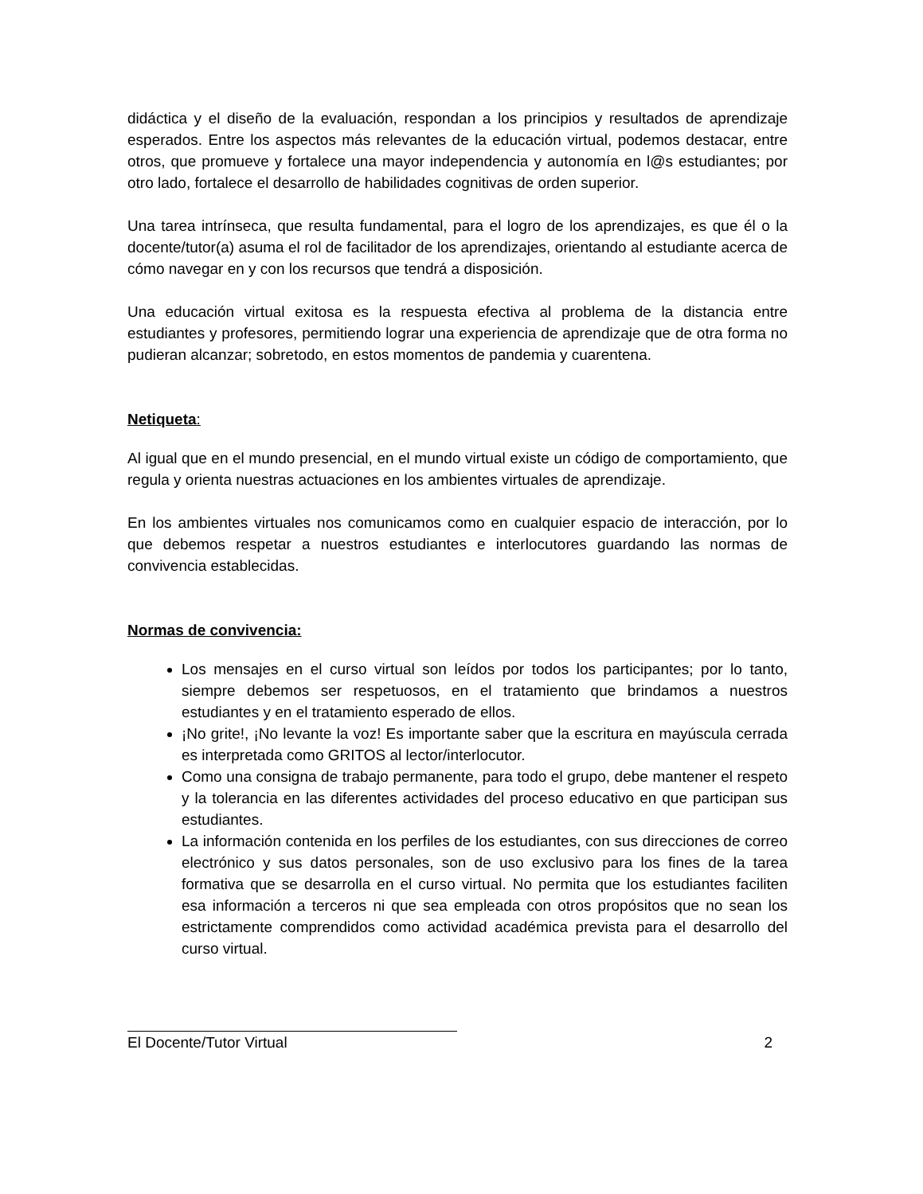didáctica y el diseño de la evaluación, respondan a los principios y resultados de aprendizaje esperados. Entre los aspectos más relevantes de la educación virtual, podemos destacar, entre otros, que promueve y fortalece una mayor independencia y autonomía en l@s estudiantes; por otro lado, fortalece el desarrollo de habilidades cognitivas de orden superior.
Una tarea intrínseca, que resulta fundamental, para el logro de los aprendizajes, es que él o la docente/tutor(a) asuma el rol de facilitador de los aprendizajes, orientando al estudiante acerca de cómo navegar en y con los recursos que tendrá a disposición.
Una educación virtual exitosa es la respuesta efectiva al problema de la distancia entre estudiantes y profesores, permitiendo lograr una experiencia de aprendizaje que de otra forma no pudieran alcanzar; sobretodo, en estos momentos de pandemia y cuarentena.
Netiqueta:
Al igual que en el mundo presencial, en el mundo virtual existe un código de comportamiento, que regula y orienta nuestras actuaciones en los ambientes virtuales de aprendizaje.
En los ambientes virtuales nos comunicamos como en cualquier espacio de interacción, por lo que debemos respetar a nuestros estudiantes e interlocutores guardando las normas de convivencia establecidas.
Normas de convivencia:
Los mensajes en el curso virtual son leídos por todos los participantes; por lo tanto, siempre debemos ser respetuosos, en el tratamiento que brindamos a nuestros estudiantes y en el tratamiento esperado de ellos.
¡No grite!, ¡No levante la voz! Es importante saber que la escritura en mayúscula cerrada es interpretada como GRITOS al lector/interlocutor.
Como una consigna de trabajo permanente, para todo el grupo, debe mantener el respeto y la tolerancia en las diferentes actividades del proceso educativo en que participan sus estudiantes.
La información contenida en los perfiles de los estudiantes, con sus direcciones de correo electrónico y sus datos personales, son de uso exclusivo para los fines de la tarea formativa que se desarrolla en el curso virtual. No permita que los estudiantes faciliten esa información a terceros ni que sea empleada con otros propósitos que no sean los estrictamente comprendidos como actividad académica prevista para el desarrollo del curso virtual.
El Docente/Tutor Virtual 2